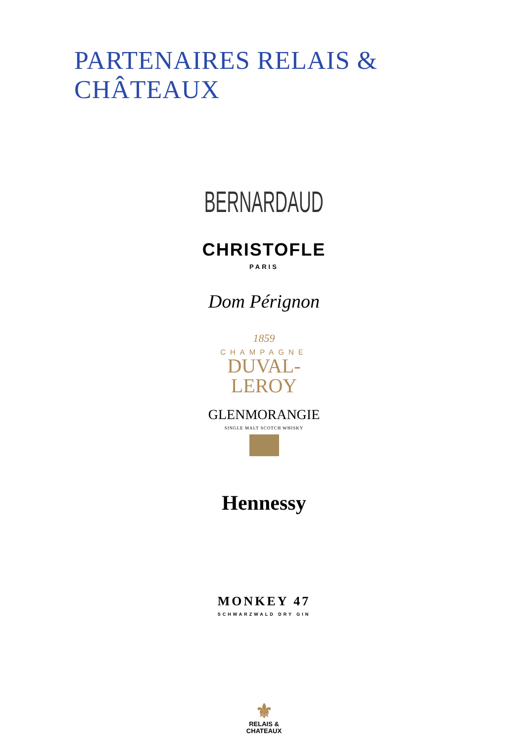PARTENAIRES RELAIS & CHÂTEAUX
BERNARDAUD
CHRISTOFLE
PARIS
Dom Pérignon
1859
CHAMPAGNE
DUVAL-
LEROY
GLENMORANGIE
SINGLE MALT SCOTCH WHISKY
Hennessy
MONKEY 47
SCHWARZWALD DRY GIN
⚜
RELAIS &
CHATEAUX